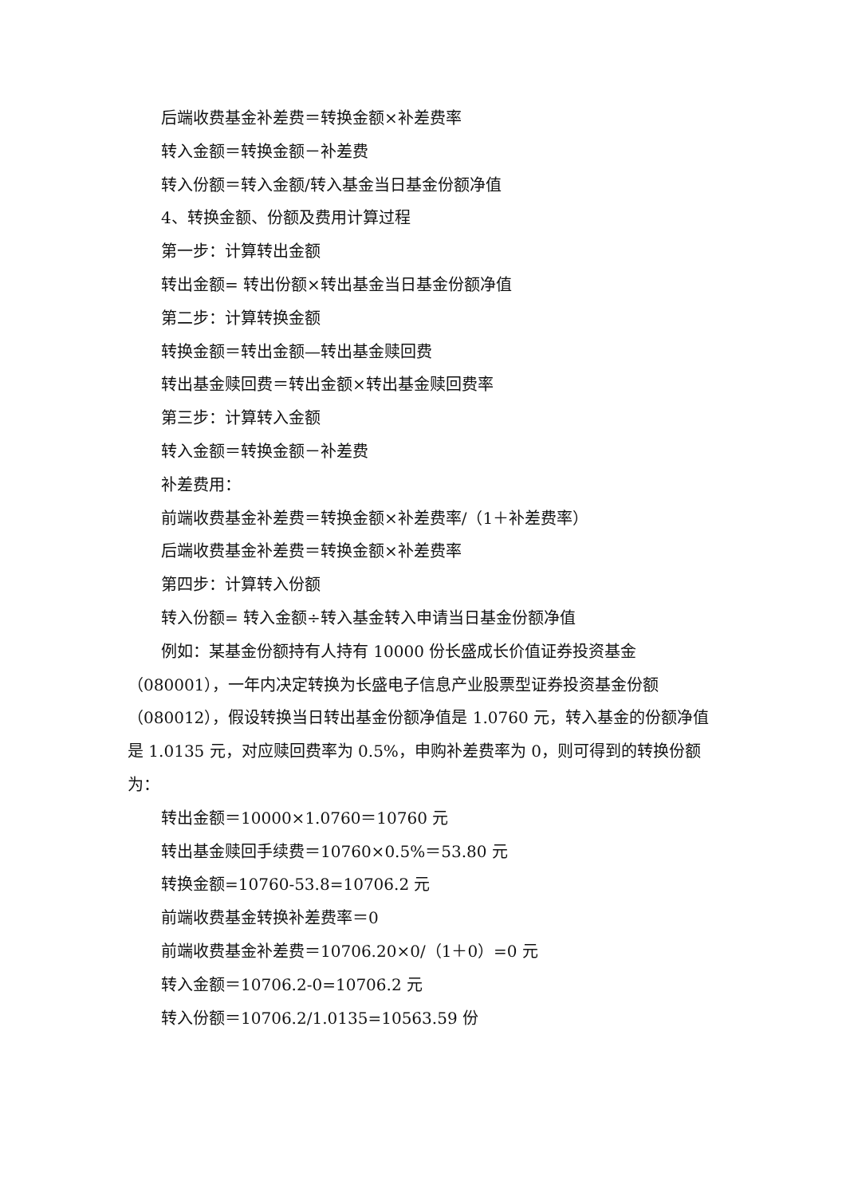后端收费基金补差费＝转换金额×补差费率
转入金额＝转换金额－补差费
转入份额＝转入金额/转入基金当日基金份额净值
4、转换金额、份额及费用计算过程
第一步：计算转出金额
转出金额= 转出份额×转出基金当日基金份额净值
第二步：计算转换金额
转换金额＝转出金额—转出基金赎回费
转出基金赎回费＝转出金额×转出基金赎回费率
第三步：计算转入金额
转入金额＝转换金额－补差费
补差费用：
前端收费基金补差费＝转换金额×补差费率/（1＋补差费率）
后端收费基金补差费＝转换金额×补差费率
第四步：计算转入份额
转入份额= 转入金额÷转入基金转入申请当日基金份额净值
例如：某基金份额持有人持有 10000 份长盛成长价值证券投资基金（080001），一年内决定转换为长盛电子信息产业股票型证券投资基金份额（080012），假设转换当日转出基金份额净值是 1.0760 元，转入基金的份额净值是 1.0135 元，对应赎回费率为 0.5%，申购补差费率为 0，则可得到的转换份额为：
转出金额＝10000×1.0760＝10760 元
转出基金赎回手续费＝10760×0.5%＝53.80 元
转换金额=10760-53.8=10706.2 元
前端收费基金转换补差费率＝0
前端收费基金补差费＝10706.20×0/（1＋0）=0 元
转入金额＝10706.2-0=10706.2 元
转入份额＝10706.2/1.0135=10563.59 份